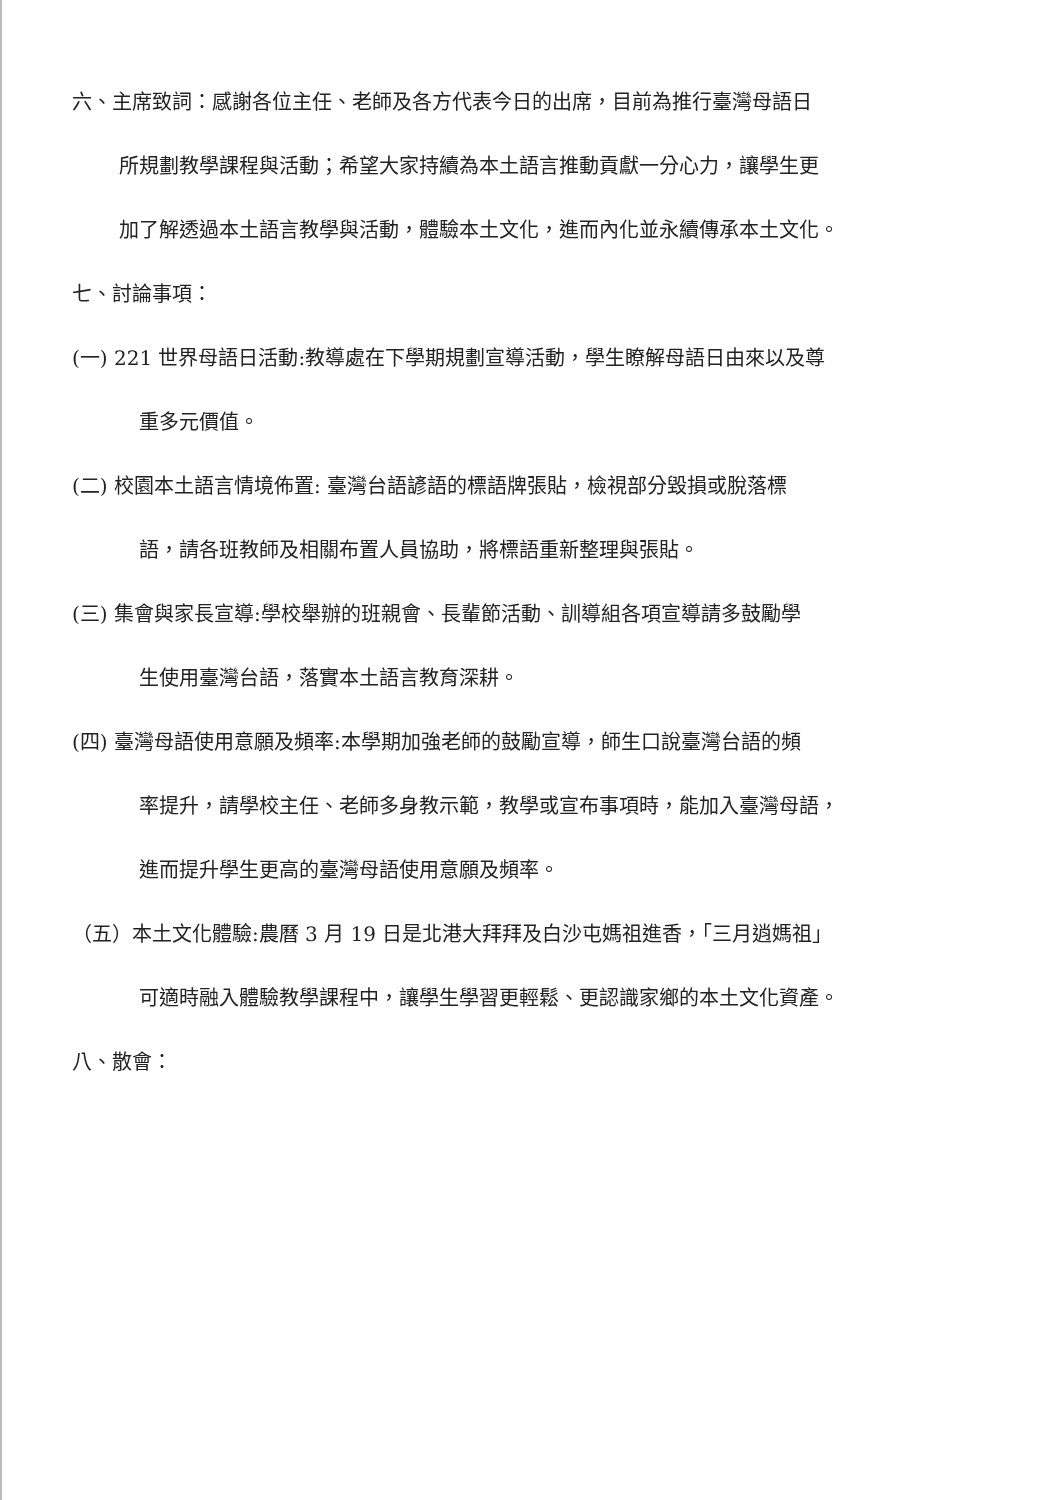六、主席致詞：感謝各位主任、老師及各方代表今日的出席，目前為推行臺灣母語日
所規劃教學課程與活動；希望大家持續為本土語言推動貢獻一分心力，讓學生更
加了解透過本土語言教學與活動，體驗本土文化，進而內化並永續傳承本土文化。
七、討論事項：
(一) 221 世界母語日活動:教導處在下學期規劃宣導活動，學生瞭解母語日由來以及尊
重多元價值。
(二) 校園本土語言情境佈置: 臺灣台語諺語的標語牌張貼，檢視部分毀損或脫落標
語，請各班教師及相關布置人員協助，將標語重新整理與張貼。
(三) 集會與家長宣導:學校舉辦的班親會、長輩節活動、訓導組各項宣導請多鼓勵學
生使用臺灣台語，落實本土語言教育深耕。
(四) 臺灣母語使用意願及頻率:本學期加強老師的鼓勵宣導，師生口說臺灣台語的頻
率提升，請學校主任、老師多身教示範，教學或宣布事項時，能加入臺灣母語，
進而提升學生更高的臺灣母語使用意願及頻率。
（五）本土文化體驗:農曆 3 月 19 日是北港大拜拜及白沙屯媽祖進香，「三月逍媽祖」
可適時融入體驗教學課程中，讓學生學習更輕鬆、更認識家鄉的本土文化資產。
八、散會：